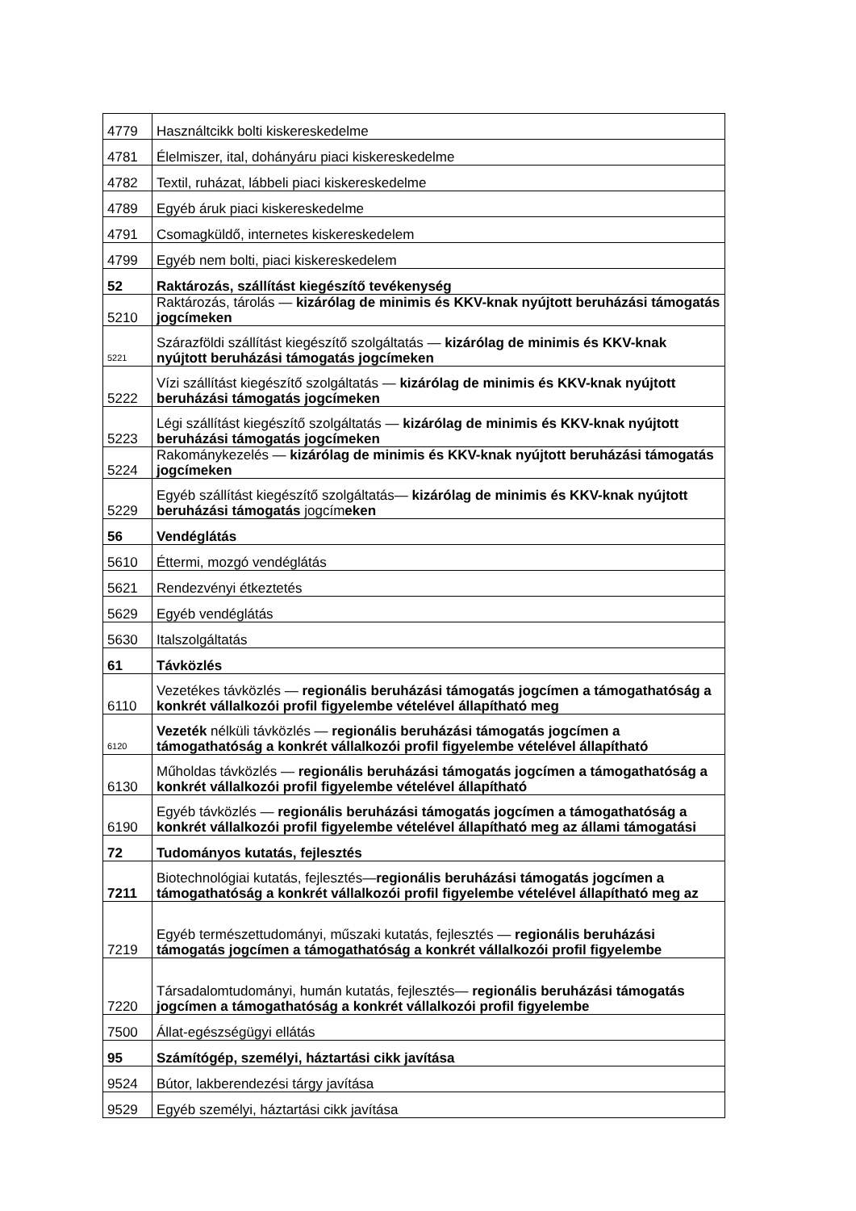| 4779 | Használtcikk bolti kiskereskedelme |
| 4781 | Élelmiszer, ital, dohányáru piaci kiskereskedelme |
| 4782 | Textil, ruházat, lábbeli piaci kiskereskedelme |
| 4789 | Egyéb áruk piaci kiskereskedelme |
| 4791 | Csomagküldő, internetes kiskereskedelem |
| 4799 | Egyéb nem bolti, piaci kiskereskedelem |
| 52 | Raktározás, szállítást kiegészítő tevékenység |
| 5210 | Raktározás, tárolás — kizárólag de minimis és KKV-knak nyújtott beruházási támogatás jogcímeken |
| 5221 | Szárazföldi szállítást kiegészítő szolgáltatás — kizárólag de minimis és KKV-knak nyújtott beruházási támogatás jogcímeken |
| 5222 | Vízi szállítást kiegészítő szolgáltatás — kizárólag de minimis és KKV-knak nyújtott beruházási támogatás jogcímeken |
| 5223 | Légi szállítást kiegészítő szolgáltatás — kizárólag de minimis és KKV-knak nyújtott beruházási támogatás jogcímeken |
| 5224 | Rakománykezelés — kizárólag de minimis és KKV-knak nyújtott beruházási támogatás jogcímeken |
| 5229 | Egyéb szállítást kiegészítő szolgáltatás— kizárólag de minimis és KKV-knak nyújtott beruházási támogatás jogcím eken |
| 56 | Vendéglátás |
| 5610 | Éttermi, mozgó vendéglátás |
| 5621 | Rendezvényi étkeztetés |
| 5629 | Egyéb vendéglátás |
| 5630 | Italszolgáltatás |
| 61 | Távközlés |
| 6110 | Vezetékes távközlés — regionális beruházási támogatás jogcímen a támogathatóság a konkrét vállalkozói profil figyelembe vételével állapítható meg |
| 6120 | Vezeték nélküli távközlés — regionális beruházási támogatás jogcímen a támogathatóság a konkrét vállalkozói profil figyelembe vételével állapítható |
| 6130 | Műholdas távközlés — regionális beruházási támogatás jogcímen a támogathatóság a konkrét vállalkozói profil figyelembe vételével állapítható |
| 6190 | Egyéb távközlés — regionális beruházási támogatás jogcímen a támogathatóság a konkrét vállalkozói profil figyelembe vételével állapítható meg az állami támogatási |
| 72 | Tudományos kutatás, fejlesztés |
| 7211 | Biotechnológiai kutatás, fejlesztés— regionális beruházási támogatás jogcímen a támogathatóság a konkrét vállalkozói profil figyelembe vételével állapítható meg az |
| 7219 | Egyéb természettudományi, műszaki kutatás, fejlesztés — regionális beruházási támogatás jogcímen a támogathatóság a konkrét vállalkozói profil figyelembe |
| 7220 | Társadalomtudományi, humán kutatás, fejlesztés— regionális beruházási támogatás jogcímen a támogathatóság a konkrét vállalkozói profil figyelembe |
| 7500 | Állat-egészségügyi ellátás |
| 95 | Számítógép, személyi, háztartási cikk javítása |
| 9524 | Bútor, lakberendezési tárgy javítása |
| 9529 | Egyéb személyi, háztartási cikk javítása |